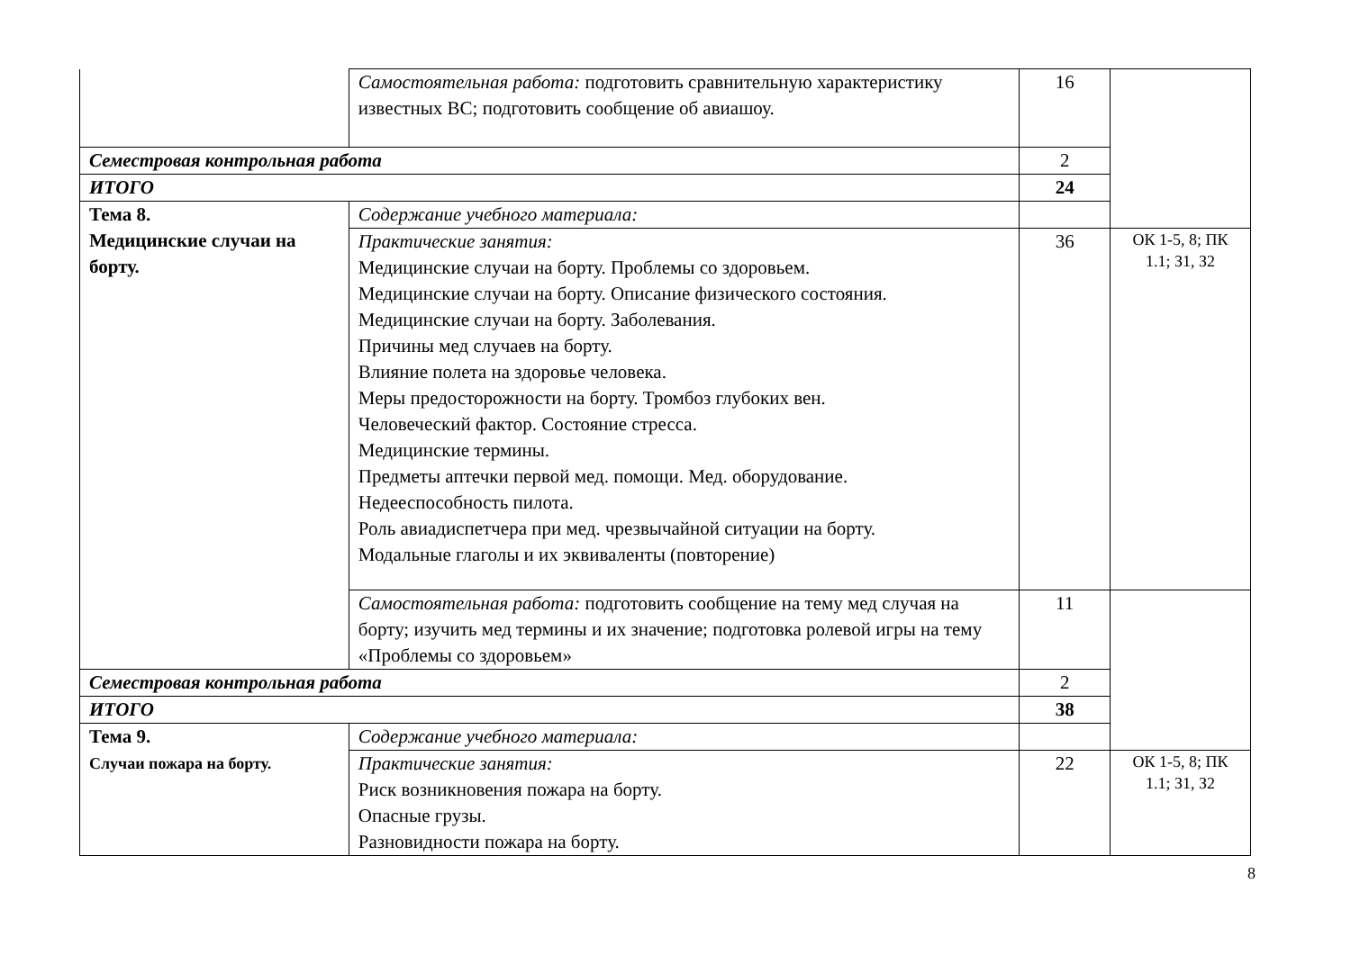| | Самостоятельная работа: подготовить сравнительную характеристику известных ВС; подготовить сообщение об авиашоу. | 16 | |
| Семестровая контрольная работа | | 2 | |
| ИТОГО | | 24 | |
| Тема 8. Медицинские случаи на борту. | Содержание учебного материала: | | |
| | Практические занятия: Медицинские случаи на борту. Проблемы со здоровьем. Медицинские случаи на борту. Описание физического состояния. Медицинские случаи на борту. Заболевания. Причины мед случаев на борту. Влияние полета на здоровье человека. Меры предосторожности на борту. Тромбоз глубоких вен. Человеческий фактор. Состояние стресса. Медицинские термины. Предметы аптечки первой мед. помощи. Мед. оборудование. Недееспособность пилота. Роль авиадиспетчера при мед. чрезвычайной ситуации на борту. Модальные глаголы и их эквиваленты (повторение) | 36 | ОК 1-5, 8; ПК 1.1; З1, З2 |
| | Самостоятельная работа: подготовить сообщение на тему мед случая на борту; изучить мед термины и их значение; подготовка ролевой игры на тему «Проблемы со здоровьем» | 11 | |
| Семестровая контрольная работа | | 2 | |
| ИТОГО | | 38 | |
| Тема 9. Случаи пожара на борту. | Содержание учебного материала: | | |
| | Практические занятия: Риск возникновения пожара на борту. Опасные грузы. Разновидности пожара на борту. | 22 | ОК 1-5, 8; ПК 1.1; З1, З2 |
8